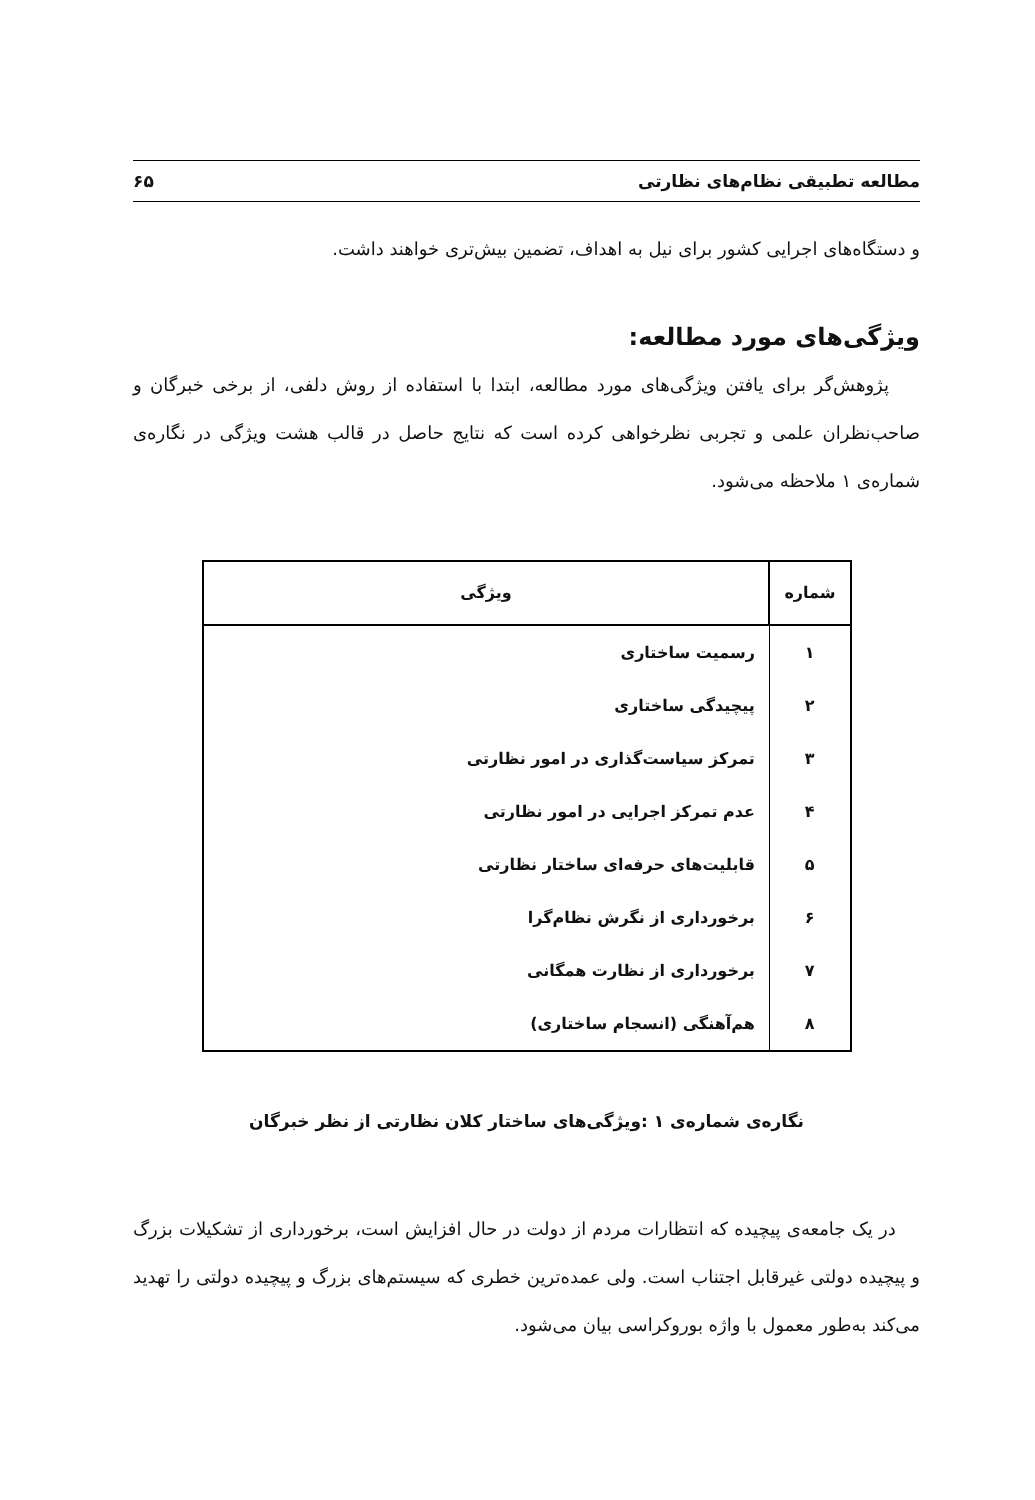مطالعه تطبیقی نظام‌های نظارتی ۶۵
و دستگاه‌های اجرایی کشور برای نیل به اهداف، تضمین بیش‌تری خواهند داشت.
ویژگی‌های مورد مطالعه:
پژوهش‌گر برای یافتن ویژگی‌های مورد مطالعه، ابتدا با استفاده از روش دلفی، از برخی خبرگان و صاحب‌نظران علمی و تجربی نظرخواهی کرده است که نتایج حاصل در قالب هشت ویژگی در نگاره‌ی شماره‌ی ۱ ملاحظه می‌شود.
| شماره | ویژگی |
| --- | --- |
| ۱ | رسمیت ساختاری |
| ۲ | پیچیدگی ساختاری |
| ۳ | تمرکز سیاست‌گذاری در امور نظارتی |
| ۴ | عدم تمرکز اجرایی در امور نظارتی |
| ۵ | قابلیت‌های حرفه‌ای ساختار نظارتی |
| ۶ | برخورداری از نگرش نظام‌گرا |
| ۷ | برخورداری از نظارت همگانی |
| ۸ | هم‌آهنگی (انسجام ساختاری) |
نگاره‌ی شماره‌ی ۱ :ویژگی‌های ساختار کلان نظارتی از نظر خبرگان
در یک جامعه‌ی پیچیده که انتظارات مردم از دولت در حال افزایش است، برخورداری از تشکیلات بزرگ و پیچیده دولتی غیرقابل اجتناب است. ولی عمده‌ترین خطری که سیستم‌های بزرگ و پیچیده دولتی را تهدید می‌کند به‌طور معمول با واژه بوروکراسی بیان می‌شود.